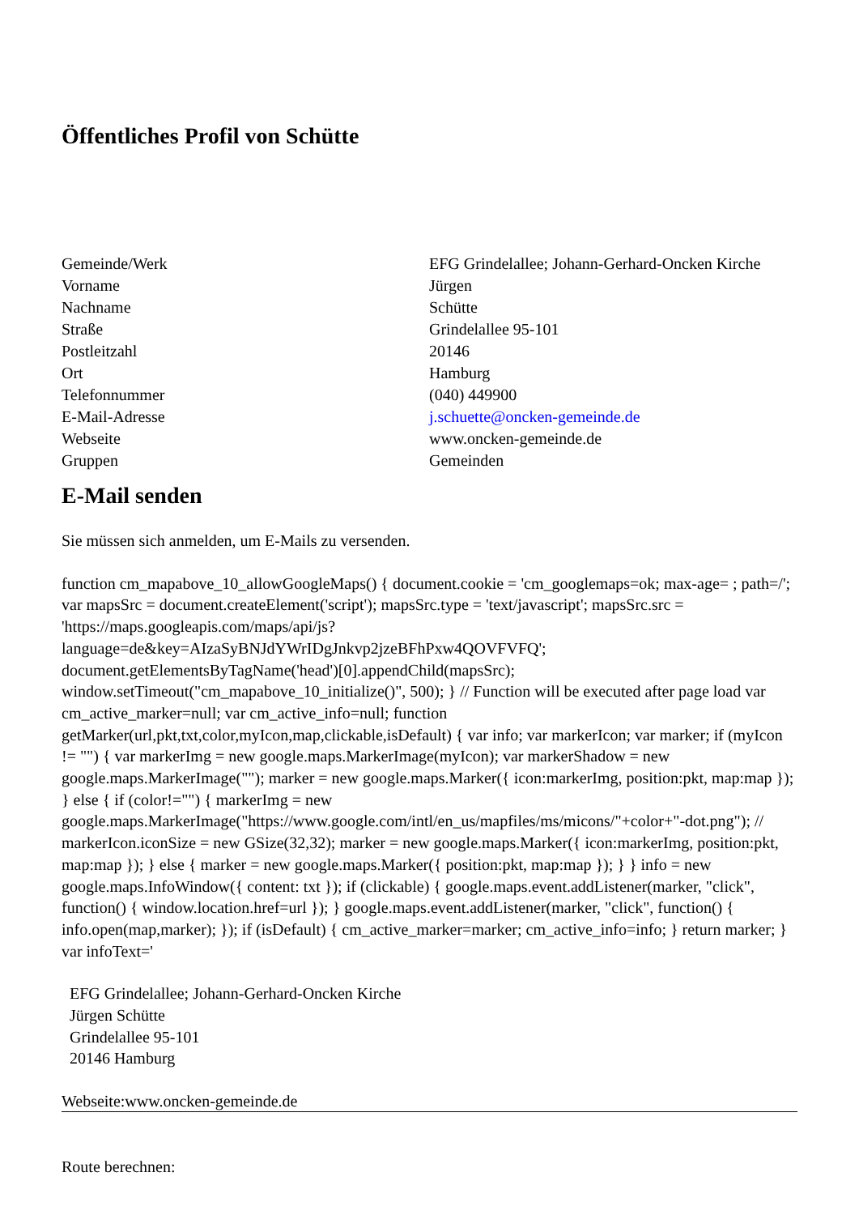Öffentliches Profil von Schütte
| Gemeinde/Werk | EFG Grindelallee; Johann-Gerhard-Oncken Kirche |
| Vorname | Jürgen |
| Nachname | Schütte |
| Straße | Grindelallee 95-101 |
| Postleitzahl | 20146 |
| Ort | Hamburg |
| Telefonnummer | (040) 449900 |
| E-Mail-Adresse | j.schuette@oncken-gemeinde.de |
| Webseite | www.oncken-gemeinde.de |
| Gruppen | Gemeinden |
E-Mail senden
Sie müssen sich anmelden, um E-Mails zu versenden.
function cm_mapabove_10_allowGoogleMaps() { document.cookie = 'cm_googlemaps=ok; max-age= ; path=/'; var mapsSrc = document.createElement('script'); mapsSrc.type = 'text/javascript'; mapsSrc.src = 'https://maps.googleapis.com/maps/api/js?language=de&key=AIzaSyBNJdYWrIDgJnkvp2jzeBFhPxw4QOVFVFQ'; document.getElementsByTagName('head')[0].appendChild(mapsSrc); window.setTimeout("cm_mapabove_10_initialize()", 500); } // Function will be executed after page load var cm_active_marker=null; var cm_active_info=null; function getMarker(url,pkt,txt,color,myIcon,map,clickable,isDefault) { var info; var markerIcon; var marker; if (myIcon != "") { var markerImg = new google.maps.MarkerImage(myIcon); var markerShadow = new google.maps.MarkerImage(""); marker = new google.maps.Marker({ icon:markerImg, position:pkt, map:map }); } else { if (color!="") { markerImg = new google.maps.MarkerImage("https://www.google.com/intl/en_us/mapfiles/ms/micons/"+color+"-dot.png"); // markerIcon.iconSize = new GSize(32,32); marker = new google.maps.Marker({ icon:markerImg, position:pkt, map:map }); } else { marker = new google.maps.Marker({ position:pkt, map:map }); } } info = new google.maps.InfoWindow({ content: txt }); if (clickable) { google.maps.event.addListener(marker, "click", function() { window.location.href=url }); } google.maps.event.addListener(marker, "click", function() { info.open(map,marker); }); if (isDefault) { cm_active_marker=marker; cm_active_info=info; } return marker; } var infoText='
EFG Grindelallee; Johann-Gerhard-Oncken Kirche
Jürgen Schütte
Grindelallee 95-101
20146 Hamburg
Webseite:www.oncken-gemeinde.de
Route berechnen: